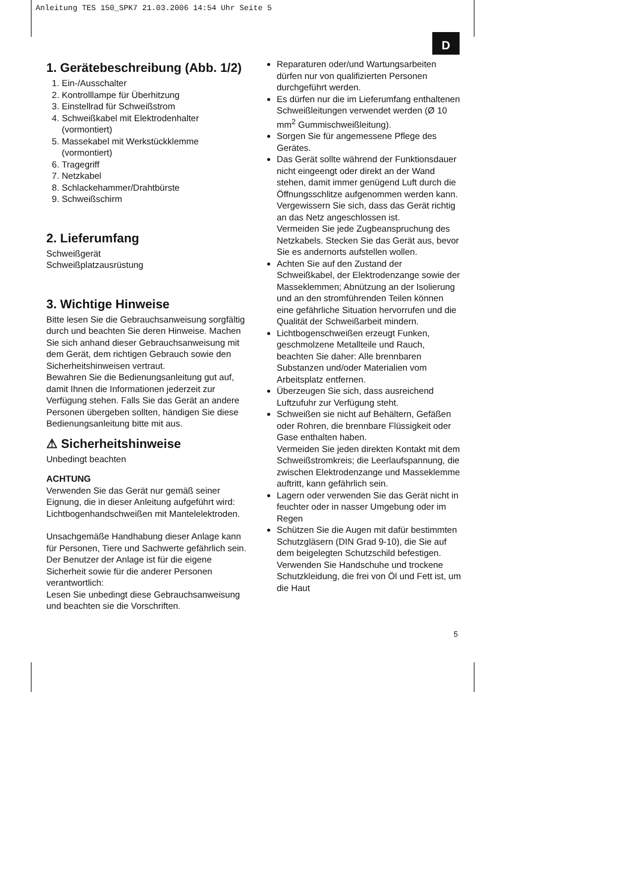Anleitung TES 150_SPK7 21.03.2006 14:54 Uhr Seite 5
D
1. Gerätebeschreibung (Abb. 1/2)
1. Ein-/Ausschalter
2. Kontrolllampe für Überhitzung
3. Einstellrad für Schweißstrom
4. Schweißkabel mit Elektrodenhalter (vormontiert)
5. Massekabel mit Werkstückklemme (vormontiert)
6. Tragegriff
7. Netzkabel
8. Schlackehammer/Drahtbürste
9. Schweißschirm
2. Lieferumfang
Schweißgerät
Schweißplatzausrüstung
3. Wichtige Hinweise
Bitte lesen Sie die Gebrauchsanweisung sorgfältig durch und beachten Sie deren Hinweise. Machen Sie sich anhand dieser Gebrauchsanweisung mit dem Gerät, dem richtigen Gebrauch sowie den Sicherheitshinweisen vertraut.
Bewahren Sie die Bedienungsanleitung gut auf, damit Ihnen die Informationen jederzeit zur Verfügung stehen. Falls Sie das Gerät an andere Personen übergeben sollten, händigen Sie diese Bedienungsanleitung bitte mit aus.
⚠ Sicherheitshinweise
Unbedingt beachten
ACHTUNG
Verwenden Sie das Gerät nur gemäß seiner Eignung, die in dieser Anleitung aufgeführt wird: Lichtbogenhandschweißen mit Mantelelektroden.
Unsachgemäße Handhabung dieser Anlage kann für Personen, Tiere und Sachwerte gefährlich sein. Der Benutzer der Anlage ist für die eigene Sicherheit sowie für die anderer Personen verantwortlich:
Lesen Sie unbedingt diese Gebrauchsanweisung und beachten sie die Vorschriften.
Reparaturen oder/und Wartungsarbeiten dürfen nur von qualifizierten Personen durchgeführt werden.
Es dürfen nur die im Lieferumfang enthaltenen Schweißleitungen verwendet werden (Ø 10 mm<sup>2</sup> Gummischweißleitung).
Sorgen Sie für angemessene Pflege des Gerätes.
Das Gerät sollte während der Funktionsdauer nicht eingeengt oder direkt an der Wand stehen, damit immer genügend Luft durch die Öffnungsschlitze aufgenommen werden kann. Vergewissern Sie sich, dass das Gerät richtig an das Netz angeschlossen ist.
Vermeiden Sie jede Zugbeanspruchung des Netzkabels. Stecken Sie das Gerät aus, bevor Sie es andernorts aufstellen wollen.
Achten Sie auf den Zustand der Schweißkabel, der Elektrodenzange sowie der Masseklemmen; Abnützung an der Isolierung und an den stromführenden Teilen können eine gefährliche Situation hervorrufen und die Qualität der Schweißarbeit mindern.
Lichtbogenschweißen erzeugt Funken, geschmolzene Metallteile und Rauch, beachten Sie daher: Alle brennbaren Substanzen und/oder Materialien vom Arbeitsplatz entfernen.
Überzeugen Sie sich, dass ausreichend Luftzufuhr zur Verfügung steht.
Schweißen sie nicht auf Behältern, Gefäßen oder Rohren, die brennbare Flüssigkeit oder Gase enthalten haben.
Vermeiden Sie jeden direkten Kontakt mit dem Schweißstromkreis; die Leerlaufspannung, die zwischen Elektrodenzange und Masseklemme auftritt, kann gefährlich sein.
Lagern oder verwenden Sie das Gerät nicht in feuchter oder in nasser Umgebung oder im Regen
Schützen Sie die Augen mit dafür bestimmten Schutzgläsern (DIN Grad 9-10), die Sie auf dem beigelegten Schutzschild befestigen. Verwenden Sie Handschuhe und trockene Schutzkleidung, die frei von Öl und Fett ist, um die Haut
5